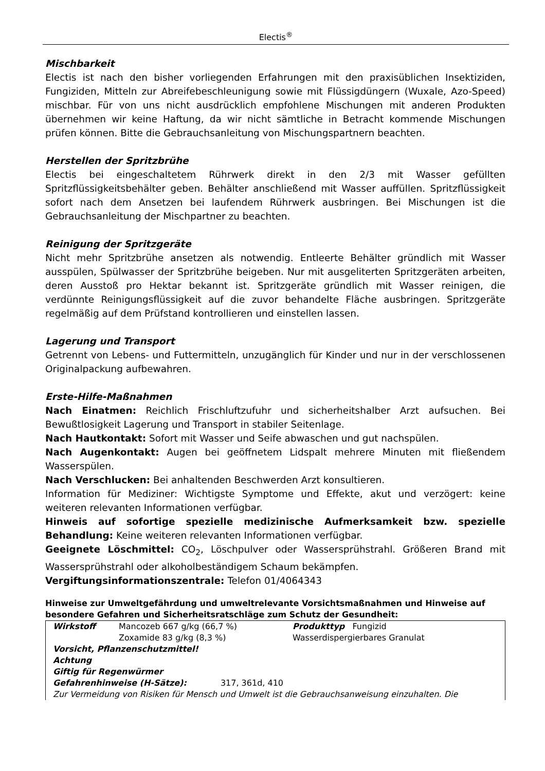Electis<sup>®</sup>
Mischbarkeit
Electis ist nach den bisher vorliegenden Erfahrungen mit den praxisüblichen Insektiziden, Fungiziden, Mitteln zur Abreifebeschleunigung sowie mit Flüssigdüngern (Wuxale, Azo-Speed) mischbar. Für von uns nicht ausdrücklich empfohlene Mischungen mit anderen Produkten übernehmen wir keine Haftung, da wir nicht sämtliche in Betracht kommende Mischungen prüfen können. Bitte die Gebrauchsanleitung von Mischungspartnern beachten.
Herstellen der Spritzbrühe
Electis bei eingeschaltetem Rührwerk direkt in den 2/3 mit Wasser gefüllten Spritzflüssigkeitsbehälter geben. Behälter anschließend mit Wasser auffüllen. Spritzflüssigkeit sofort nach dem Ansetzen bei laufendem Rührwerk ausbringen. Bei Mischungen ist die Gebrauchsanleitung der Mischpartner zu beachten.
Reinigung der Spritzgeräte
Nicht mehr Spritzbrühe ansetzen als notwendig. Entleerte Behälter gründlich mit Wasser ausspülen, Spülwasser der Spritzbrühe beigeben. Nur mit ausgeliterten Spritzgeräten arbeiten, deren Ausstoß pro Hektar bekannt ist. Spritzgeräte gründlich mit Wasser reinigen, die verdünnte Reinigungsflüssigkeit auf die zuvor behandelte Fläche ausbringen. Spritzgeräte regelmäßig auf dem Prüfstand kontrollieren und einstellen lassen.
Lagerung und Transport
Getrennt von Lebens- und Futtermitteln, unzugänglich für Kinder und nur in der verschlossenen Originalpackung aufbewahren.
Erste-Hilfe-Maßnahmen
Nach Einatmen: Reichlich Frischluftzufuhr und sicherheitshalber Arzt aufsuchen. Bei Bewußtlosigkeit Lagerung und Transport in stabiler Seitenlage.
Nach Hautkontakt: Sofort mit Wasser und Seife abwaschen und gut nachspülen.
Nach Augenkontakt: Augen bei geöffnetem Lidspalt mehrere Minuten mit fließendem Wasserspülen.
Nach Verschlucken: Bei anhaltenden Beschwerden Arzt konsultieren.
Information für Mediziner: Wichtigste Symptome und Effekte, akut und verzögert: keine weiteren relevanten Informationen verfügbar.
Hinweis auf sofortige spezielle medizinische Aufmerksamkeit bzw. spezielle Behandlung: Keine weiteren relevanten Informationen verfügbar.
Geeignete Löschmittel: CO<sub>2</sub>, Löschpulver oder Wassersprühstrahl. Größeren Brand mit Wassersprühstrahl oder alkoholbeständigem Schaum bekämpfen.
Vergiftungsinformationszentrale: Telefon 01/4064343
Hinweise zur Umweltgefährdung und umweltrelevante Vorsichtsmaßnahmen und Hinweise auf besondere Gefahren und Sicherheitsratschläge zum Schutz der Gesundheit:
| Wirkstoff | Mancozeb 667 g/kg (66,7 %) Zoxamide 83 g/kg (8,3 %) | Produkttyp Fungizid Wasserdispergierbares Granulat |
| Vorsicht, Pflanzenschutzmittel! Achtung Giftig für Regenwürmer Gefahrenhinweise (H-Sätze): 317, 361d, 410 | | |
| Zur Vermeidung von Risiken für Mensch und Umwelt ist die Gebrauchsanweisung einzuhalten. Die | | |